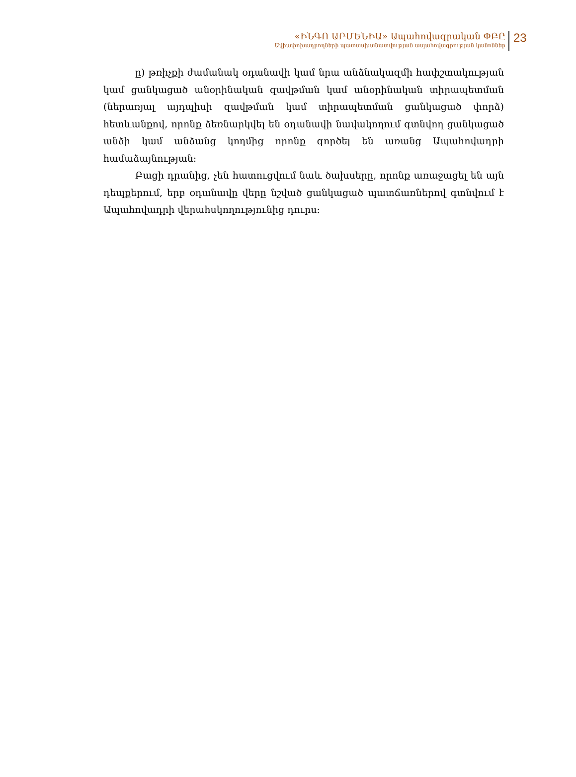«ԻՆԳՈ ԱՐՄԵՆԻԱ» Ապահովագրական ՓԲԸ
Ավիափոխադրողների պատասխանատվության ապահովագրության կանոններ
23
ը) թռիչքի ժամանակ օդանավի կամ նրա անձնակազմի հափշտակության կամ ցանկացած անօրինական զավթման կամ անօրինական տիրապետման (ներառյալ այդպիսի զավթման կամ տիրապետման ցանկացած փորձ) հետևանքով, որոնք ձեռնարկվել են օդանավի նավակողում գտնվող ցանկացած անձի կամ անձանց կողմից որոնք գործել են առանց Ապահովադրի համաձայնության:
Բացի դրանից, չեն հատուցվում նաև ծախսերը, որոնք առաջացել են այն դեպքերում, երբ օդանավը վերը նշված ցանկացած պատճառներով գտնվում է Ապահովադրի վերահսկողությունից դուրս: